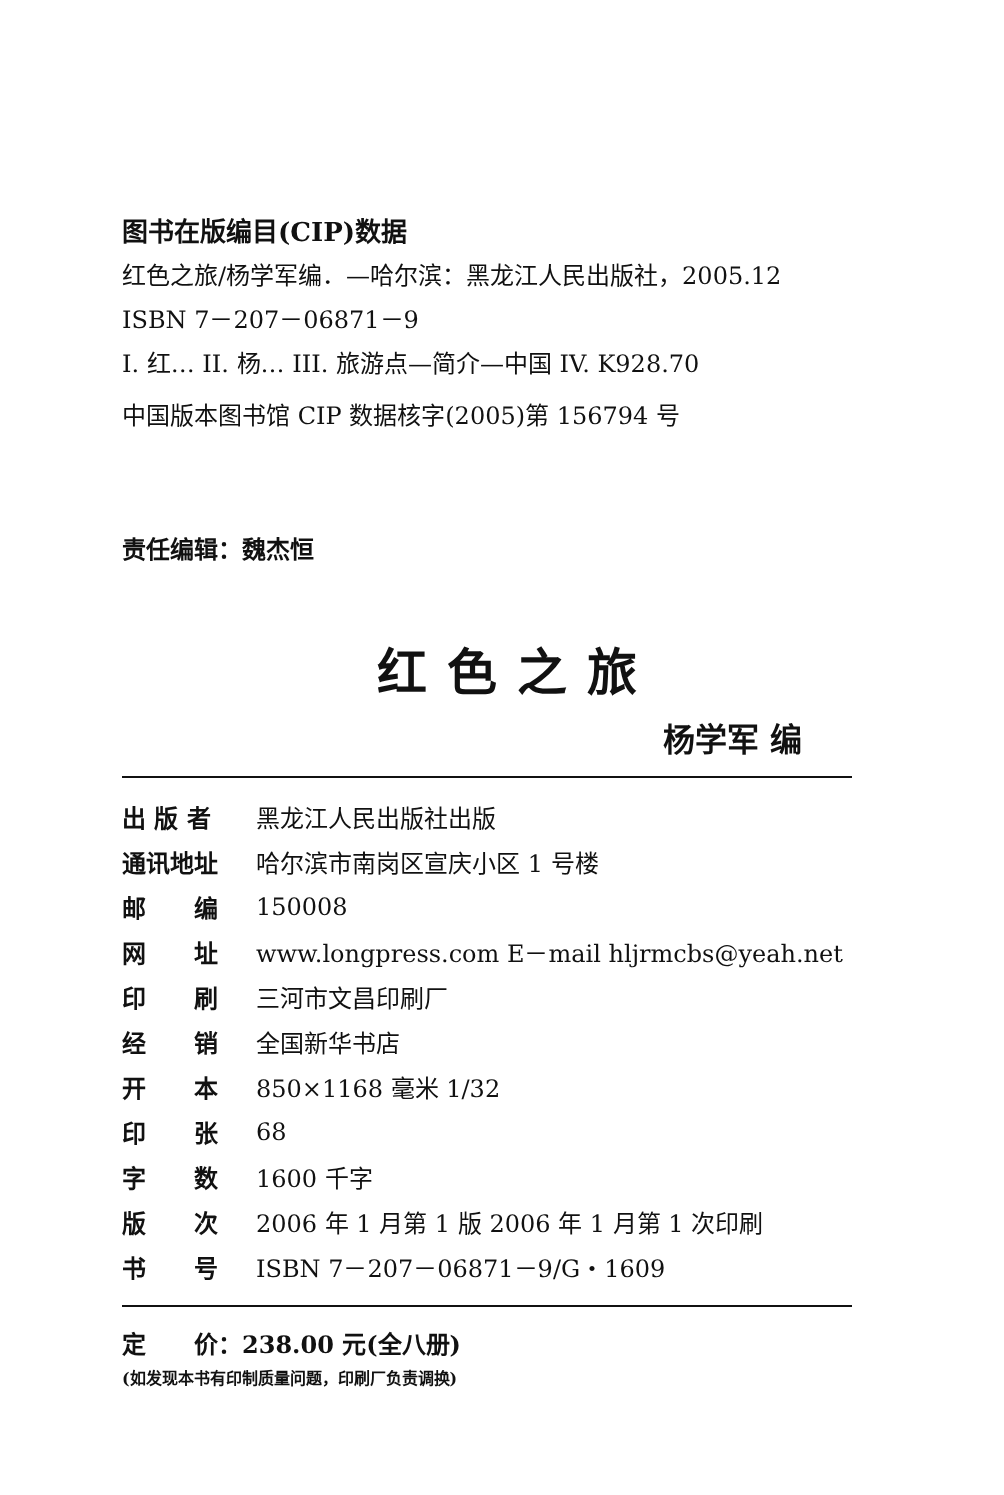图书在版编目(CIP)数据
红色之旅/杨学军编．—哈尔滨：黑龙江人民出版社，2005.12
ISBN 7－207－06871－9
I. 红… II. 杨… III. 旅游点—简介—中国 IV. K928.70
中国版本图书馆 CIP 数据核字(2005)第 156794 号
责任编辑：魏杰恒
红色之旅
杨学军 编
| 出 版 者 | 黑龙江人民出版社出版 |
| 通讯地址 | 哈尔滨市南岗区宣庆小区 1 号楼 |
| 邮 编 | 150008 |
| 网 址 | www.longpress.com E－mail hljrmcbs@yeah.net |
| 印 刷 | 三河市文昌印刷厂 |
| 经 销 | 全国新华书店 |
| 开 本 | 850×1168 毫米 1/32 |
| 印 张 | 68 |
| 字 数 | 1600 千字 |
| 版 次 | 2006 年 1 月第 1 版 2006 年 1 月第 1 次印刷 |
| 书 号 | ISBN 7－207－06871－9/G・1609 |
定　　价：238.00 元(全八册)
(如发现本书有印制质量问题，印刷厂负责调换)